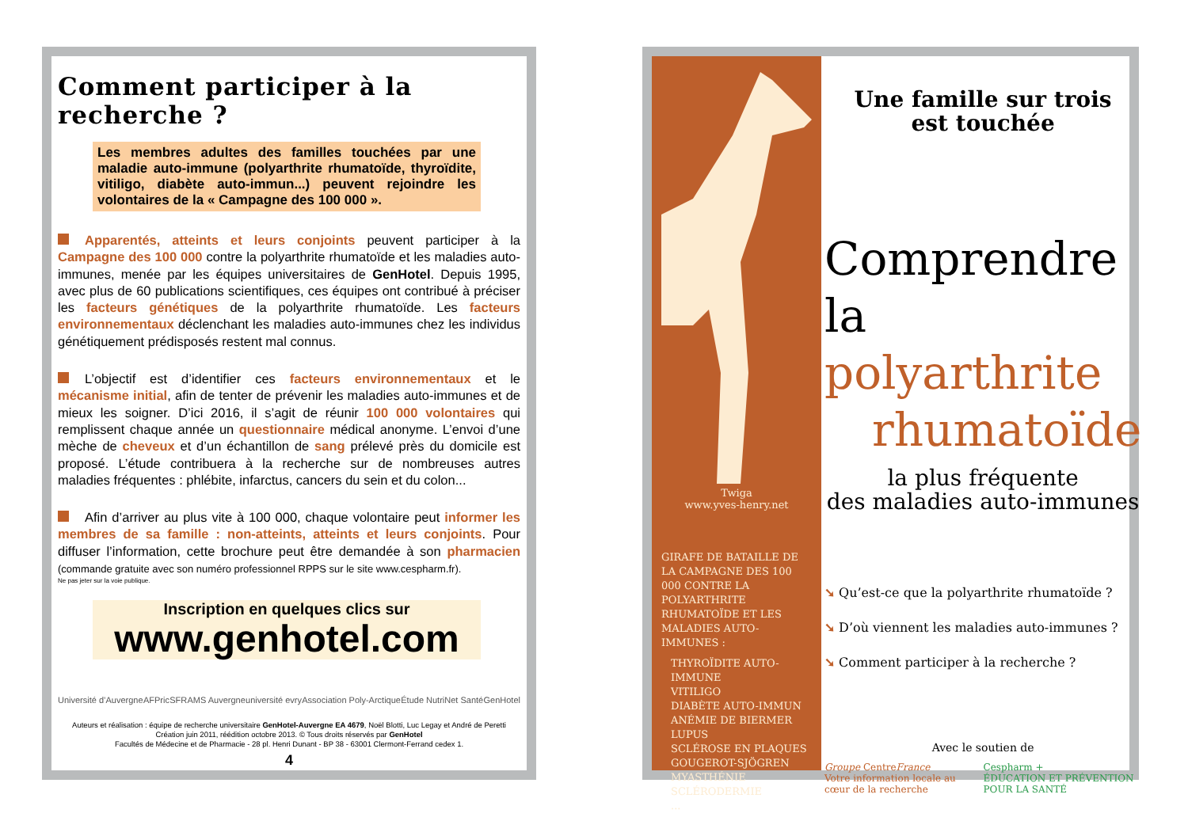Comment participer à la recherche ?
Les membres adultes des familles touchées par une maladie auto-immune (polyarthrite rhumatoïde, thyroïdite, vitiligo, diabète auto-immun...) peuvent rejoindre les volontaires de la « Campagne des 100 000 ».
Apparentés, atteints et leurs conjoints peuvent participer à la Campagne des 100 000 contre la polyarthrite rhumatoïde et les maladies auto-immunes, menée par les équipes universitaires de GenHotel. Depuis 1995, avec plus de 60 publications scientifiques, ces équipes ont contribué à préciser les facteurs génétiques de la polyarthrite rhumatoïde. Les facteurs environnementaux déclenchant les maladies auto-immunes chez les individus génétiquement prédisposés restent mal connus.
L’objectif est d’identifier ces facteurs environnementaux et le mécanisme initial, afin de tenter de prévenir les maladies auto-immunes et de mieux les soigner. D’ici 2016, il s’agit de réunir 100 000 volontaires qui remplissent chaque année un questionnaire médical anonyme. L’envoi d’une mèche de cheveux et d’un échantillon de sang prélevé près du domicile est proposé. L’étude contribuera à la recherche sur de nombreuses autres maladies fréquentes : phlébite, infarctus, cancers du sein et du colon...
Afin d’arriver au plus vite à 100 000, chaque volontaire peut informer les membres de sa famille : non-atteints, atteints et leurs conjoints. Pour diffuser l’information, cette brochure peut être demandée à son pharmacien (commande gratuite avec son numéro professionnel RPPS sur le site www.cespharm.fr).
Ne pas jeter sur la voie publique.
Inscription en quelques clics sur
www.genhotel.com
Université d’Auvergne AFPric SFR AMS Auvergne université evry Association Poly-Arctique Étude NutriNet Santé GenHotel
Auteurs et réalisation : équipe de recherche universitaire GenHotel-Auvergne EA 4679, Noël Blotti, Luc Legay et André de Peretti
Création juin 2011, réédition octobre 2013. © Tous droits réservés par GenHotel
Facultés de Médecine et de Pharmacie - 28 pl. Henri Dunant - BP 38 - 63001 Clermont-Ferrand cedex 1.
4
Twiga
www.yves-henry.net
GIRAFE DE BATAILLE DE LA CAMPAGNE DES 100 000 CONTRE LA POLYARTHRITE RHUMATOÏDE ET LES MALADIES AUTO-IMMUNES :
THYROÏDITE AUTO-IMMUNE
VITILIGO
DIABÈTE AUTO-IMMUN
ANÉMIE DE BIERMER
LUPUS
SCLÉROSE EN PLAQUES
GOUGEROT-SJÖGREN
MYASTHÉNIE
SCLÉRODERMIE
...
Une famille sur trois
est touchée
Comprendre
la polyarthrite
rhumatoïde
la plus fréquente
des maladies auto-immunes
➘ Qu’est-ce que la polyarthrite rhumatoïde ?
➘ D’où viennent les maladies auto-immunes ?
➘ Comment participer à la recherche ?
Avec le soutien de
Groupe CentreFrance
Votre information locale au cœur de la recherche Cespharm +
ÉDUCATION ET PRÉVENTION POUR LA SANTÉ